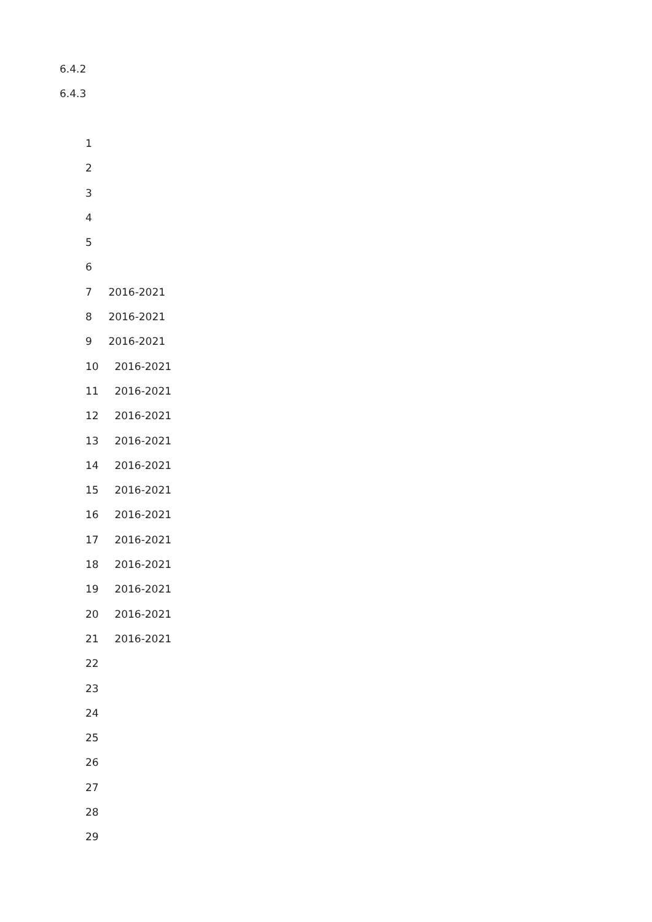6.4.2
6.4.3
1
2
3
4
5
6
7 2016-2021
8 2016-2021
9 2016-2021
10 2016-2021
11 2016-2021
12 2016-2021
13 2016-2021
14 2016-2021
15 2016-2021
16 2016-2021
17 2016-2021
18 2016-2021
19 2016-2021
20 2016-2021
21 2016-2021
22
23
24
25
26
27
28
29